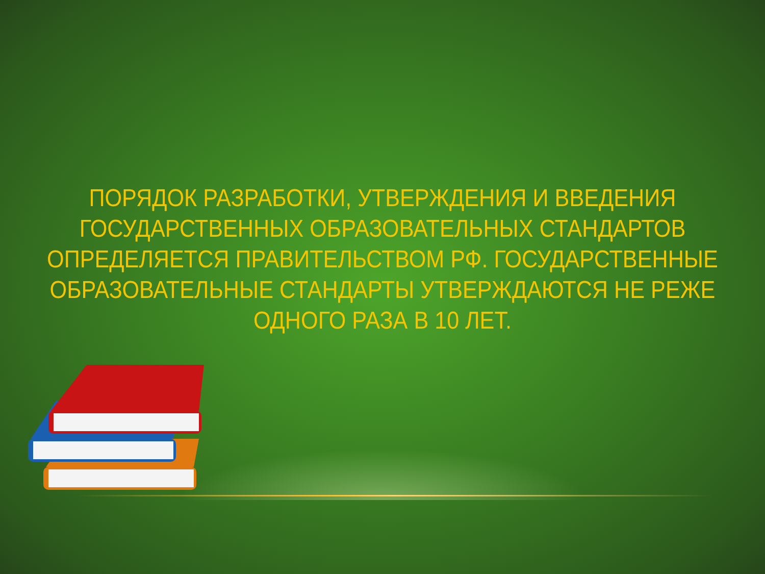ПОРЯДОК РАЗРАБОТКИ, УТВЕРЖДЕНИЯ И ВВЕДЕНИЯ ГОСУДАРСТВЕННЫХ ОБРАЗОВАТЕЛЬНЫХ СТАНДАРТОВ ОПРЕДЕЛЯЕТСЯ ПРАВИТЕЛЬСТВОМ РФ. ГОСУДАРСТВЕННЫЕ ОБРАЗОВАТЕЛЬНЫЕ СТАНДАРТЫ УТВЕРЖДАЮТСЯ НЕ РЕЖЕ ОДНОГО РАЗА В 10 ЛЕТ.